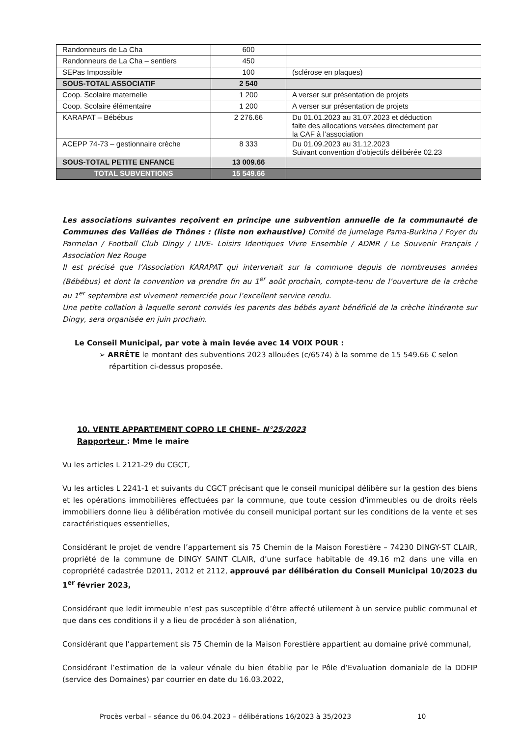| Randonneurs de La Cha | 600 | |
| Randonneurs de La Cha – sentiers | 450 | |
| SEPas Impossible | 100 | (sclérose en plaques) |
| SOUS-TOTAL ASSOCIATIF | 2 540 | |
| Coop. Scolaire maternelle | 1 200 | A verser sur présentation de projets |
| Coop. Scolaire élémentaire | 1 200 | A verser sur présentation de projets |
| KARAPAT – Bébébus | 2 276.66 | Du 01.01.2023 au 31.07.2023 et déduction faite des allocations versées directement par la CAF à l’association |
| ACEPP 74-73 – gestionnaire crèche | 8 333 | Du 01.09.2023 au 31.12.2023 Suivant convention d’objectifs délibérée 02.23 |
| SOUS-TOTAL PETITE ENFANCE | 13 009.66 | |
| TOTAL SUBVENTIONS | 15 549.66 | |
Les associations suivantes reçoivent en principe une subvention annuelle de la communauté de Communes des Vallées de Thônes : (liste non exhaustive) Comité de jumelage Pama-Burkina / Foyer du Parmelan / Football Club Dingy / LIVE- Loisirs Identiques Vivre Ensemble / ADMR / Le Souvenir Français / Association Nez Rouge
Il est précisé que l’Association KARAPAT qui intervenait sur la commune depuis de nombreuses années (Bébébus) et dont la convention va prendre fin au 1<sup>er</sup> août prochain, compte-tenu de l’ouverture de la crèche au 1<sup>er</sup> septembre est vivement remerciée pour l’excellent service rendu.
Une petite collation à laquelle seront conviés les parents des bébés ayant bénéficié de la crèche itinérante sur Dingy, sera organisée en juin prochain.
Le Conseil Municipal, par vote à main levée avec 14 VOIX POUR :
➢ ARRÊTE le montant des subventions 2023 allouées (c/6574) à la somme de 15 549.66 € selon
répartition ci-dessus proposée.
10. VENTE APPARTEMENT COPRO LE CHENE- N°25/2023
Rapporteur : Mme le maire
Vu les articles L 2121-29 du CGCT,
Vu les articles L 2241-1 et suivants du CGCT précisant que le conseil municipal délibère sur la gestion des biens et les opérations immobilières effectuées par la commune, que toute cession d'immeubles ou de droits réels immobiliers donne lieu à délibération motivée du conseil municipal portant sur les conditions de la vente et ses caractéristiques essentielles,
Considérant le projet de vendre l’appartement sis 75 Chemin de la Maison Forestière – 74230 DINGY-ST CLAIR, propriété de la commune de DINGY SAINT CLAIR, d’une surface habitable de 49.16 m2 dans une villa en copropriété cadastrée D2011, 2012 et 2112, approuvé par délibération du Conseil Municipal 10/2023 du 1<sup>er</sup> février 2023,
Considérant que ledit immeuble n’est pas susceptible d’être affecté utilement à un service public communal et que dans ces conditions il y a lieu de procéder à son aliénation,
Considérant que l’appartement sis 75 Chemin de la Maison Forestière appartient au domaine privé communal,
Considérant l’estimation de la valeur vénale du bien établie par le Pôle d’Evaluation domaniale de la DDFIP (service des Domaines) par courrier en date du 16.03.2022,
Procès verbal – séance du 06.04.2023 – délibérations 16/2023 à 35/2023 10